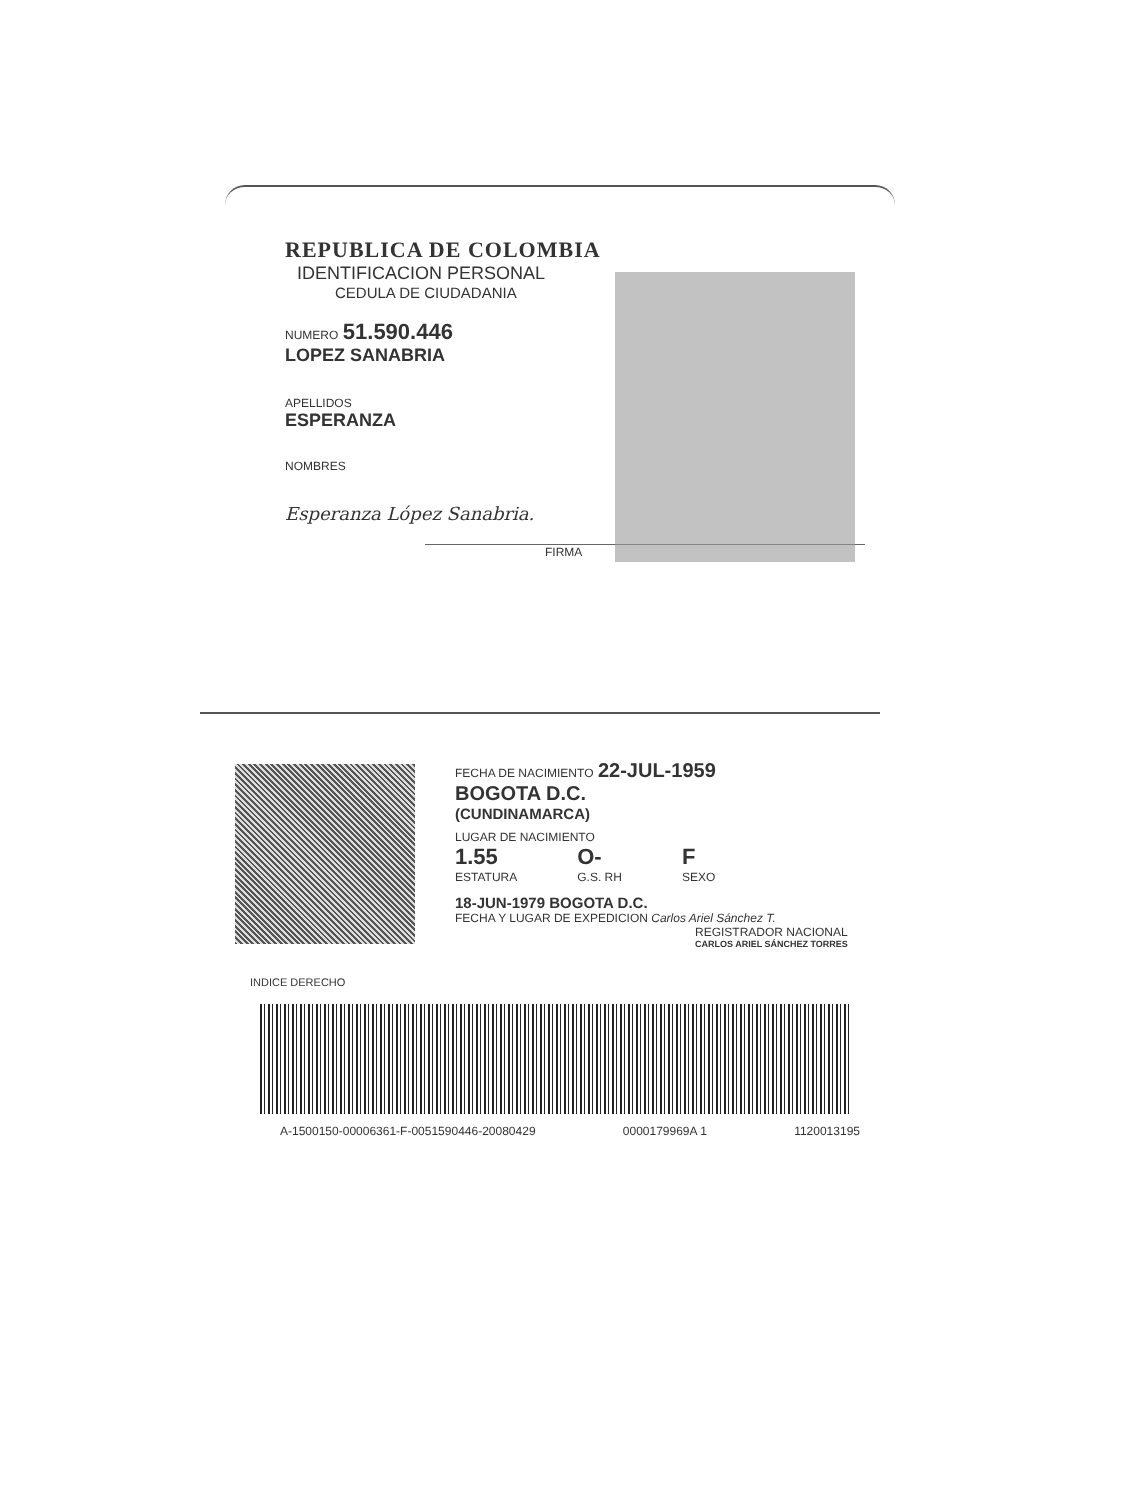REPUBLICA DE COLOMBIA
IDENTIFICACION PERSONAL
CEDULA DE CIUDADANIA
NUMERO 51.590.446
LOPEZ SANABRIA
APELLIDOS
ESPERANZA
NOMBRES
Esperanza López Sanabria.
FIRMA
FECHA DE NACIMIENTO 22-JUL-1959
BOGOTA D.C.
(CUNDINAMARCA)
LUGAR DE NACIMIENTO
1.55
ESTATURA
O-
G.S. RH
F
SEXO
18-JUN-1979 BOGOTA D.C.
FECHA Y LUGAR DE EXPEDICION Carlos Ariel Sánchez T.
REGISTRADOR NACIONAL
CARLOS ARIEL SÁNCHEZ TORRES
INDICE DERECHO
A-1500150-00006361-F-0051590446-20080429 0000179969A 1 1120013195